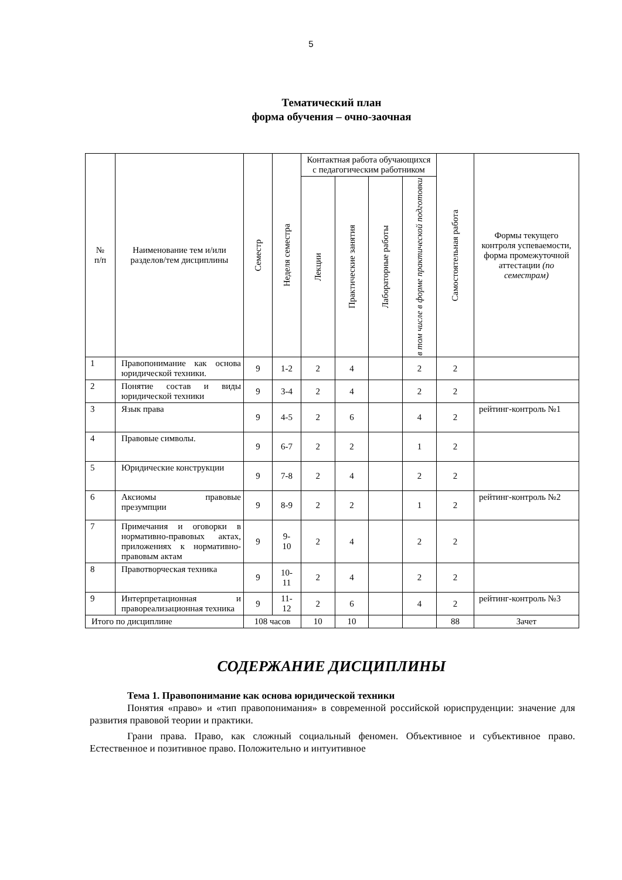5
Тематический план
форма обучения – очно-заочная
| № п/п | Наименование тем и/или разделов/тем дисциплины | Семестр | Неделя семестра | Контактная работа обучающихся с педагогическим работником | | | | Самостоятельная работа | Формы текущего контроля успеваемости, форма промежуточной аттестации (по семестрам) |
| --- | --- | --- | --- | --- | --- | --- | --- | --- | --- |
| | | | | Лекции | Практические занятия | Лабораторные работы | в том числе в форме практической подготовки | | |
| 1 | Правопонимание как основа юридической техники. | 9 | 1-2 | 2 | 4 | | 2 | 2 | |
| 2 | Понятие состав и виды юридической техники | 9 | 3-4 | 2 | 4 | | 2 | 2 | |
| 3 | Язык права | 9 | 4-5 | 2 | 6 | | 4 | 2 | рейтинг-контроль №1 |
| 4 | Правовые символы. | 9 | 6-7 | 2 | 2 | | 1 | 2 | |
| 5 | Юридические конструкции | 9 | 7-8 | 2 | 4 | | 2 | 2 | |
| 6 | Аксиомы правовые презумпции | 9 | 8-9 | 2 | 2 | | 1 | 2 | рейтинг-контроль №2 |
| 7 | Примечания и оговорки в нормативно-правовых актах, приложениях к нормативно-правовым актам | 9 | 9- 10 | 2 | 4 | | 2 | 2 | |
| 8 | Правотворческая техника | 9 | 10- 11 | 2 | 4 | | 2 | 2 | |
| 9 | Интерпретационная и правореализационная техника | 9 | 11- 12 | 2 | 6 | | 4 | 2 | рейтинг-контроль №3 |
| Итого по дисциплине | | 108 часов | | 10 | 10 | | | 88 | Зачет |
СОДЕРЖАНИЕ ДИСЦИПЛИНЫ
Тема 1. Правопонимание как основа юридической техники
Понятия «право» и «тип правопонимания» в современной российской юриспруденции: значение для развития правовой теории и практики.
Грани права. Право, как сложный социальный феномен. Объективное и субъективное право. Естественное и позитивное право. Положительно и интуитивное